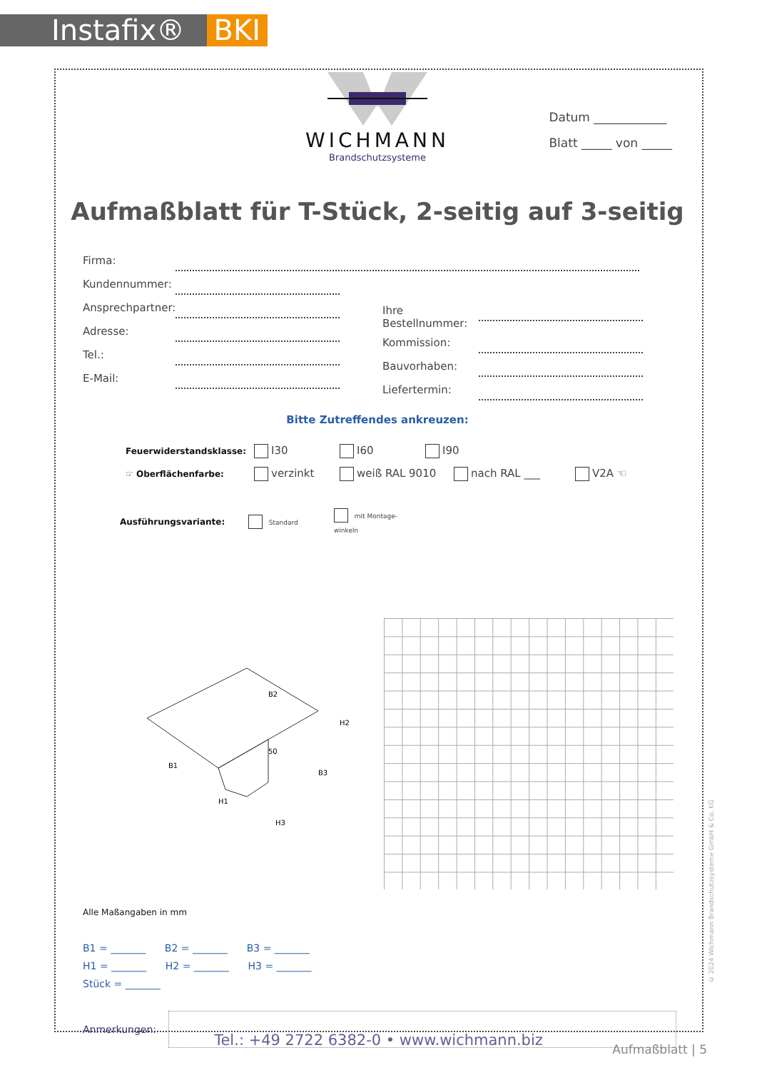Instafix® BKI
WICHMANN
Brandschutzsysteme
Datum ____________
Blatt _____ von _____
Aufmaßblatt für T-Stück, 2-seitig auf 3-seitig
Firma:
Kundennummer:
Ansprechpartner:
Adresse:
Tel.:
E-Mail:
Ihre Bestellnummer:
Kommission:
Bauvorhaben:
Liefertermin:
Bitte Zutreffendes ankreuzen:
Feuerwiderstandsklasse: I30 I60 I90
☞ Oberflächenfarbe: verzinkt weiß RAL 9010 nach RAL ___ V2A ☜
Ausführungsvariante: Standard mit Montage-winkeln
B1
B2
B3
H3
H1
H2
50
Alle Maßangaben in mm
B1 = _______ B2 = _______ B3 = _______
H1 = _______ H2 = _______ H3 = _______
Stück = _______
Anmerkungen:
Tel.: +49 2722 6382-0 • www.wichmann.biz Aufmaßblatt | 5
© 2024 Wichmann Brandschutzsysteme GmbH & Co. KG